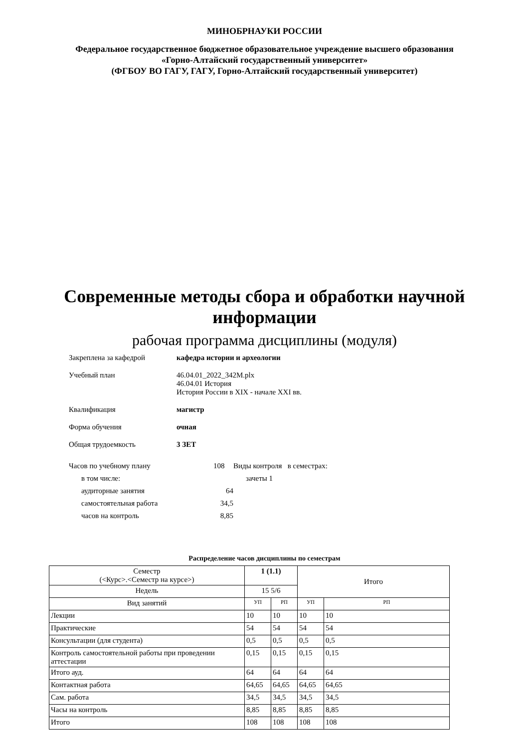МИНОБРНАУКИ РОССИИ
Федеральное государственное бюджетное образовательное учреждение высшего образования
«Горно-Алтайский государственный университет»
(ФГБОУ ВО ГАГУ, ГАГУ, Горно-Алтайский государственный университет)
Современные методы сбора и обработки научной
информации
рабочая программа дисциплины (модуля)
Закреплена за кафедрой кафедра истории и археологии
Учебный план 46.04.01_2022_342М.plx
46.04.01 История
История России в XIX - начале XXI вв.
Квалификация магистр
Форма обучения очная
Общая трудоемкость 3 ЗЕТ
Часов по учебному плану 108
в том числе:
аудиторные занятия 64
самостоятельная работа 34,5
часов на контроль 8,85
Виды контроля в семестрах:
зачеты 1
Распределение часов дисциплины по семестрам
| Семестр (<Курс>.<Семестр на курсе>) | 1 (1.1) | | Итого | |
| Недель | 15 5/6 | | | |
| Вид занятий | УП | РП | УП | РП |
| Лекции | 10 | 10 | 10 | 10 |
| Практические | 54 | 54 | 54 | 54 |
| Консультации (для студента) | 0,5 | 0,5 | 0,5 | 0,5 |
| Контроль самостоятельной работы при проведении аттестации | 0,15 | 0,15 | 0,15 | 0,15 |
| Итого ауд. | 64 | 64 | 64 | 64 |
| Контактная работа | 64,65 | 64,65 | 64,65 | 64,65 |
| Сам. работа | 34,5 | 34,5 | 34,5 | 34,5 |
| Часы на контроль | 8,85 | 8,85 | 8,85 | 8,85 |
| Итого | 108 | 108 | 108 | 108 |